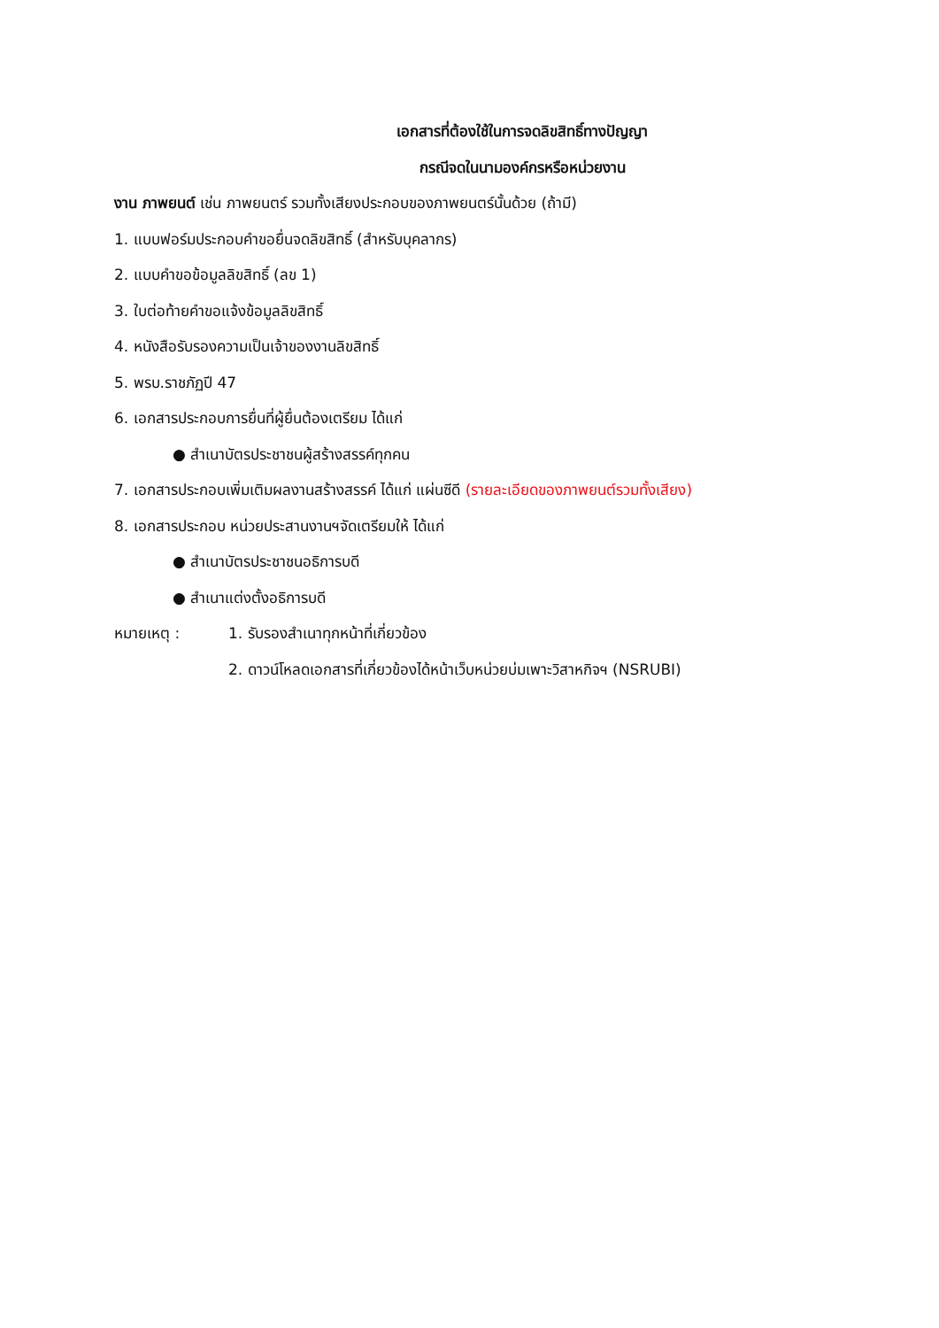เอกสารที่ต้องใช้ในการจดลิขสิทธิ์ทางปัญญา
กรณีจดในนามองค์กรหรือหน่วยงาน
งาน ภาพยนต์ เช่น ภาพยนตร์ รวมทั้งเสียงประกอบของภาพยนตร์นั้นด้วย (ถ้ามี)
1. แบบฟอร์มประกอบคำขอยื่นจดลิขสิทธิ์ (สำหรับบุคลากร)
2. แบบคำขอข้อมูลลิขสิทธิ์ (ลข 1)
3. ใบต่อท้ายคำขอแจ้งข้อมูลลิขสิทธิ์
4. หนังสือรับรองความเป็นเจ้าของงานลิขสิทธิ์
5. พรบ.ราชภัฏปี 47
6. เอกสารประกอบการยื่นที่ผู้ยื่นต้องเตรียม ได้แก่
● สำเนาบัตรประชาชนผู้สร้างสรรค์ทุกคน
7. เอกสารประกอบเพิ่มเติมผลงานสร้างสรรค์ ได้แก่ แผ่นซีดี (รายละเอียดของภาพยนต์รวมทั้งเสียง)
8. เอกสารประกอบ หน่วยประสานงานฯจัดเตรียมให้ ได้แก่
● สำเนาบัตรประชาชนอธิการบดี
● สำเนาแต่งตั้งอธิการบดี
หมายเหตุ : 1. รับรองสำเนาทุกหน้าที่เกี่ยวข้อง
2. ดาวน์โหลดเอกสารที่เกี่ยวข้องได้หน้าเว็บหน่วยบ่มเพาะวิสาหกิจฯ (NSRUBI)